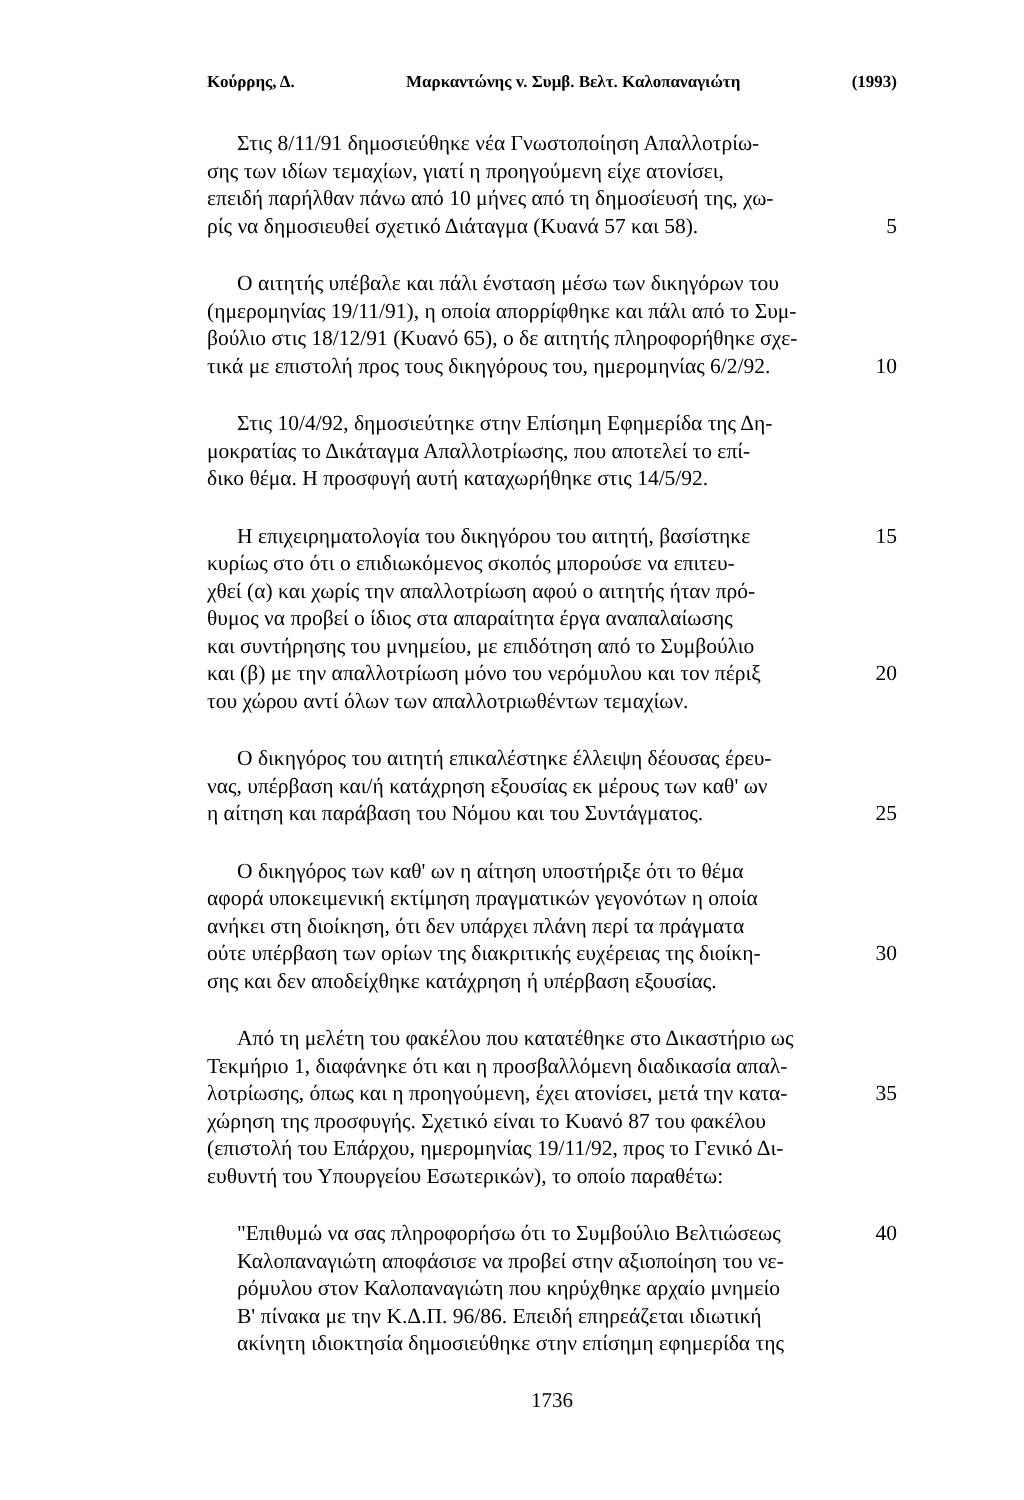Κούρρης, Δ. Μαρκαντώνης v. Συμβ. Βελτ. Καλοπαναγιώτη (1993)
Στις 8/11/91 δημοσιεύθηκε νέα Γνωστοποίηση Απαλλοτρίω-
σης των ιδίων τεμαχίων, γιατί η προηγούμενη είχε ατονίσει,
επειδή παρήλθαν πάνω από 10 μήνες από τη δημοσίευσή της, χω-
ρίς να δημοσιευθεί σχετικό Διάταγμα (Κυανά 57 και 58).
5
Ο αιτητής υπέβαλε και πάλι ένσταση μέσω των δικηγόρων του
(ημερομηνίας 19/11/91), η οποία απορρίφθηκε και πάλι από το Συμ-
βούλιο στις 18/12/91 (Κυανό 65), ο δε αιτητής πληροφορήθηκε σχε-
τικά με επιστολή προς τους δικηγόρους του, ημερομηνίας 6/2/92.
10
Στις 10/4/92, δημοσιεύτηκε στην Επίσημη Εφημερίδα της Δη-
μοκρατίας το Δικάταγμα Απαλλοτρίωσης, που αποτελεί το επί-
δικο θέμα. Η προσφυγή αυτή καταχωρήθηκε στις 14/5/92.
Η επιχειρηματολογία του δικηγόρου του αιτητή, βασίστηκε
15
κυρίως στο ότι ο επιδιωκόμενος σκοπός μπορούσε να επιτευ-
χθεί (α) και χωρίς την απαλλοτρίωση αφού ο αιτητής ήταν πρό-
θυμος να προβεί ο ίδιος στα απαραίτητα έργα αναπαλαίωσης
και συντήρησης του μνημείου, με επιδότηση από το Συμβούλιο
και (β) με την απαλλοτρίωση μόνο του νερόμυλου και τον πέριξ
20
του χώρου αντί όλων των απαλλοτριωθέντων τεμαχίων.
Ο δικηγόρος του αιτητή επικαλέστηκε έλλειψη δέουσας έρευ-
νας, υπέρβαση και/ή κατάχρηση εξουσίας εκ μέρους των καθ' ων
η αίτηση και παράβαση του Νόμου και του Συντάγματος. 25
Ο δικηγόρος των καθ' ων η αίτηση υποστήριξε ότι το θέμα
αφορά υποκειμενική εκτίμηση πραγματικών γεγονότων η οποία
ανήκει στη διοίκηση, ότι δεν υπάρχει πλάνη περί τα πράγματα
ούτε υπέρβαση των ορίων της διακριτικής ευχέρειας της διοίκη-
30
σης και δεν αποδείχθηκε κατάχρηση ή υπέρβαση εξουσίας.
Από τη μελέτη του φακέλου που κατατέθηκε στο Δικαστήριο ως
Τεκμήριο 1, διαφάνηκε ότι και η προσβαλλόμενη διαδικασία απαλ-
λοτρίωσης, όπως και η προηγούμενη, έχει ατονίσει, μετά την κατα-
35
χώρηση της προσφυγής. Σχετικό είναι το Κυανό 87 του φακέλου
(επιστολή του Επάρχου, ημερομηνίας 19/11/92, προς το Γενικό Δι-
ευθυντή του Υπουργείου Εσωτερικών), το οποίο παραθέτω:
"Επιθυμώ να σας πληροφορήσω ότι το Συμβούλιο Βελτιώσεως
40
Καλοπαναγιώτη αποφάσισε να προβεί στην αξιοποίηση του νε-
ρόμυλου στον Καλοπαναγιώτη που κηρύχθηκε αρχαίο μνημείο
Β' πίνακα με την Κ.Δ.Π. 96/86. Επειδή επηρεάζεται ιδιωτική
ακίνητη ιδιοκτησία δημοσιεύθηκε στην επίσημη εφημερίδα της
1736